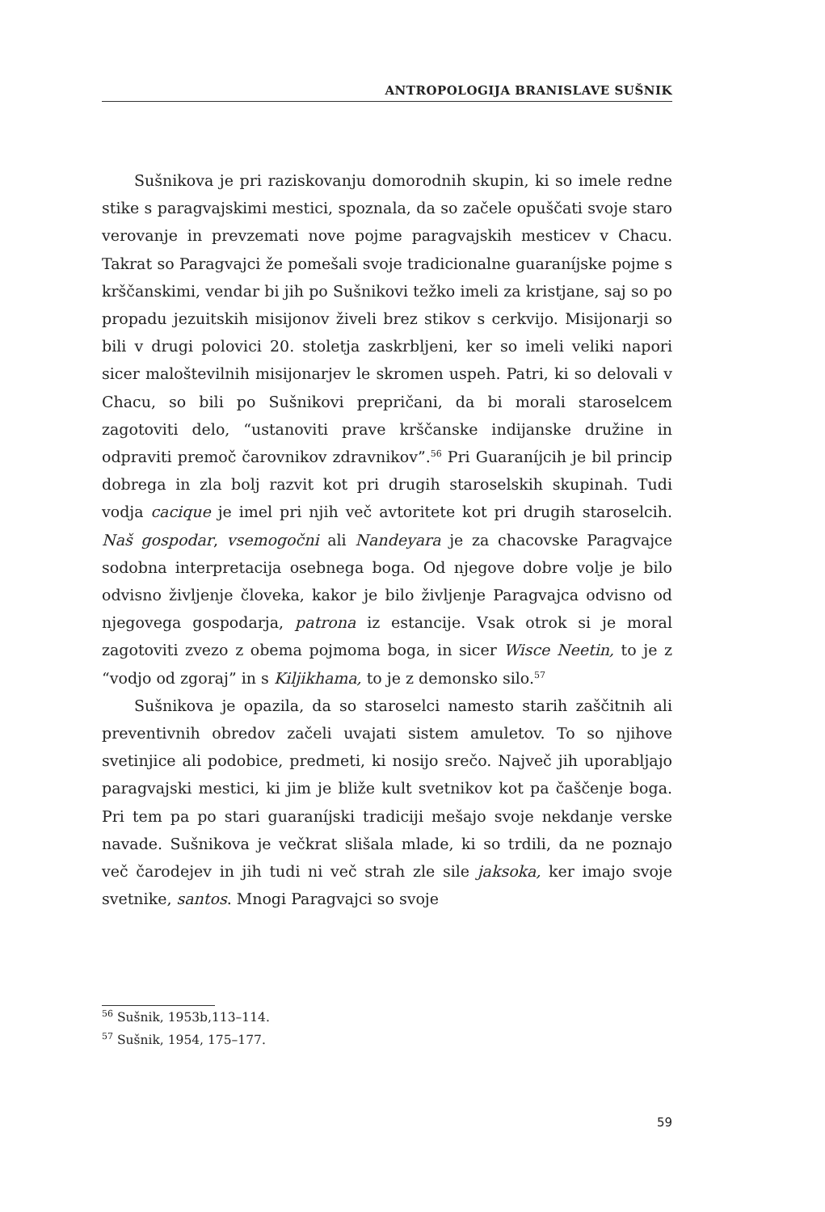ANTROPOLOGIJA BRANISLAVE SUŠNIK
Sušnikova je pri raziskovanju domorodnih skupin, ki so imele redne stike s paragvajskimi mestici, spoznala, da so začele opuščati svoje staro verovanje in prevzemati nove pojme paragvajskih mesticev v Chacu. Takrat so Paragvajci že pomešali svoje tradicionalne guaraníjske pojme s krščanskimi, vendar bi jih po Sušnikovi težko imeli za kristjane, saj so po propadu jezuitskih misijonov živeli brez stikov s cerkvijo. Misijonarji so bili v drugi polovici 20. stoletja zaskrbljeni, ker so imeli veliki napori sicer maloštevilnih misijonarjev le skromen uspeh. Patri, ki so delovali v Chacu, so bili po Sušnikovi prepričani, da bi morali staroselcem zagotoviti delo, “ustanoviti prave krščanske indijanske družine in odpraviti premoč čarovnikov zdravnikov”.<sup>56</sup> Pri Guaraníjcih je bil princip dobrega in zla bolj razvit kot pri drugih staroselskih skupinah. Tudi vodja cacique je imel pri njih več avtoritete kot pri drugih staroselcih. Naš gospodar, vsemogočni ali Nandeyara je za chacovske Paragvajce sodobna interpretacija osebnega boga. Od njegove dobre volje je bilo odvisno življenje človeka, kakor je bilo življenje Paragvajca odvisno od njegovega gospodarja, patrona iz estancije. Vsak otrok si je moral zagotoviti zvezo z obema pojmoma boga, in sicer Wisce Neetin, to je z “vodjo od zgoraj” in s Kiljikhama, to je z demonsko silo.<sup>57</sup>
Sušnikova je opazila, da so staroselci namesto starih zaščitnih ali preventivnih obredov začeli uvajati sistem amuletov. To so njihove svetinjice ali podobice, predmeti, ki nosijo srečo. Največ jih uporabljajo paragvajski mestici, ki jim je bliže kult svetnikov kot pa čaščenje boga. Pri tem pa po stari guaraníjski tradiciji mešajo svoje nekdanje verske navade. Sušnikova je večkrat slišala mlade, ki so trdili, da ne poznajo več čarodejev in jih tudi ni več strah zle sile jaksoka, ker imajo svoje svetnike, santos. Mnogi Paragvajci so svoje
<sup>56</sup> Sušnik, 1953b,113–114.
<sup>57</sup> Sušnik, 1954, 175–177.
59